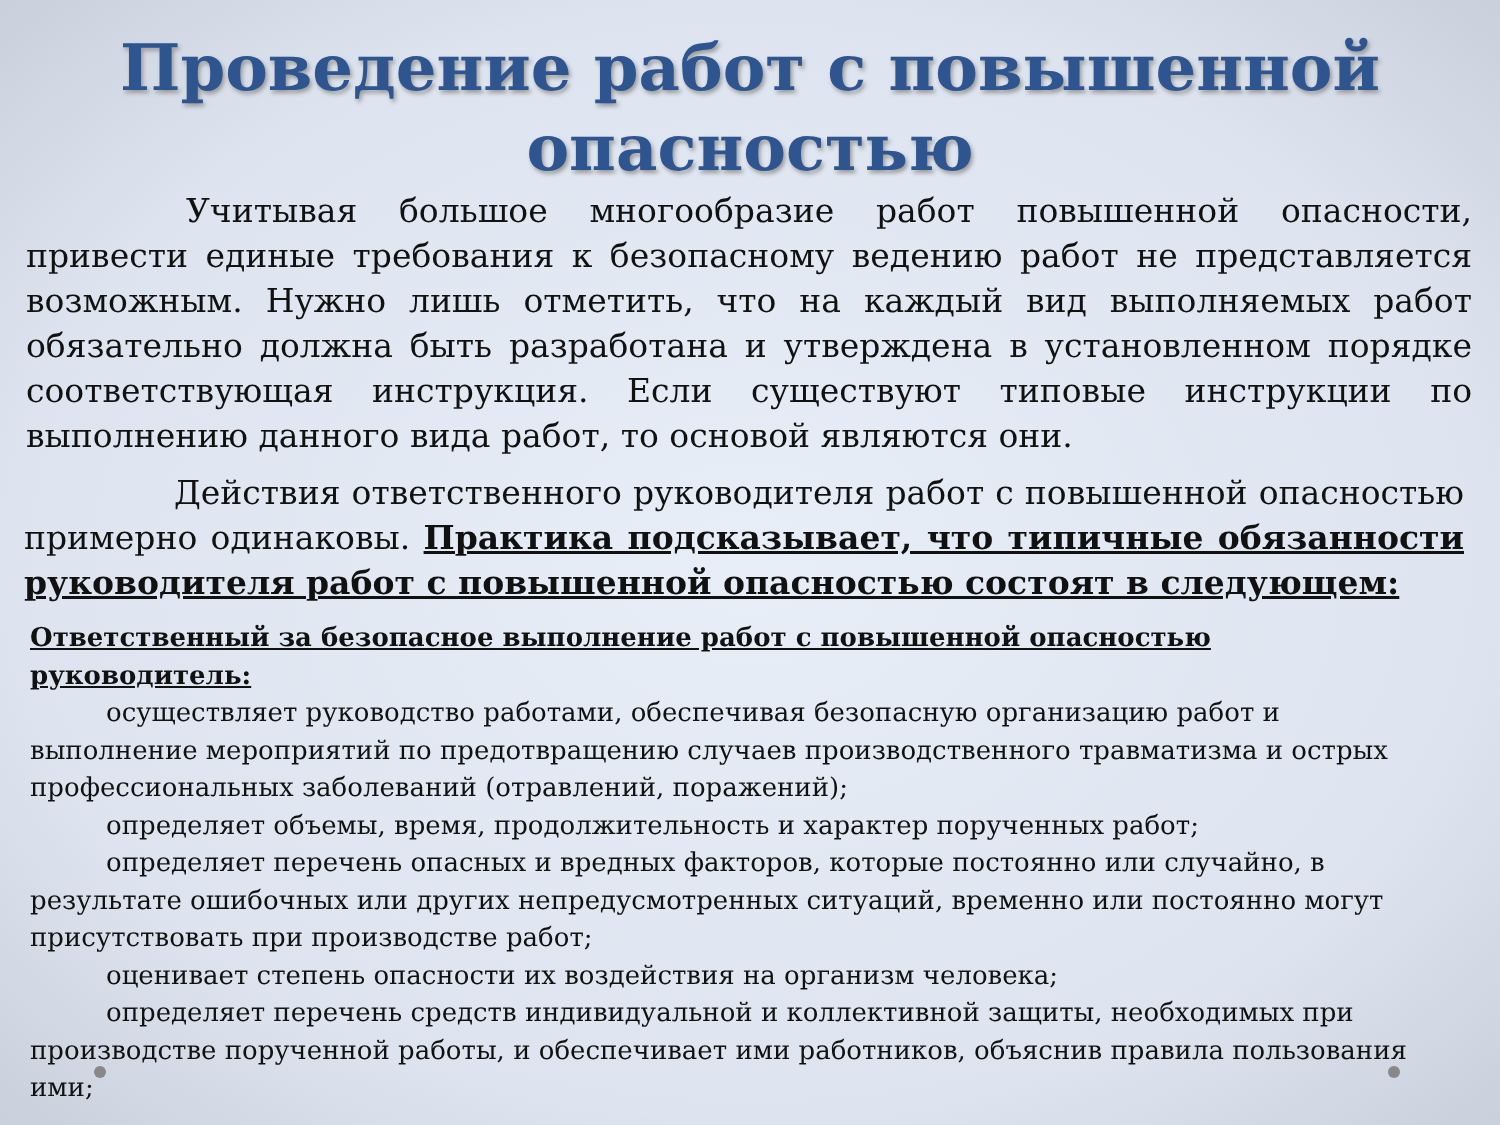Проведение работ с повышенной
опасностью
Учитывая большое многообразие работ повышенной опасности, привести единые требования к безопасному ведению работ не представляется возможным. Нужно лишь отметить, что на каждый вид выполняемых работ обязательно должна быть разработана и утверждена в установленном порядке соответствующая инструкция. Если существуют типовые инструкции по выполнению данного вида работ, то основой являются они.
Действия ответственного руководителя работ с повышенной опасностью примерно одинаковы. Практика подсказывает, что типичные обязанности руководителя работ с повышенной опасностью состоят в следующем:
Ответственный за безопасное выполнение работ с повышенной опасностью руководитель:
осуществляет руководство работами, обеспечивая безопасную организацию работ и выполнение мероприятий по предотвращению случаев производственного травматизма и острых профессиональных заболеваний (отравлений, поражений);
определяет объемы, время, продолжительность и характер порученных работ;
определяет перечень опасных и вредных факторов, которые постоянно или случайно, в результате ошибочных или других непредусмотренных ситуаций, временно или постоянно могут присутствовать при производстве работ;
оценивает степень опасности их воздействия на организм человека;
определяет перечень средств индивидуальной и коллективной защиты, необходимых при производстве порученной работы, и обеспечивает ими работников, объяснив правила пользования ими;